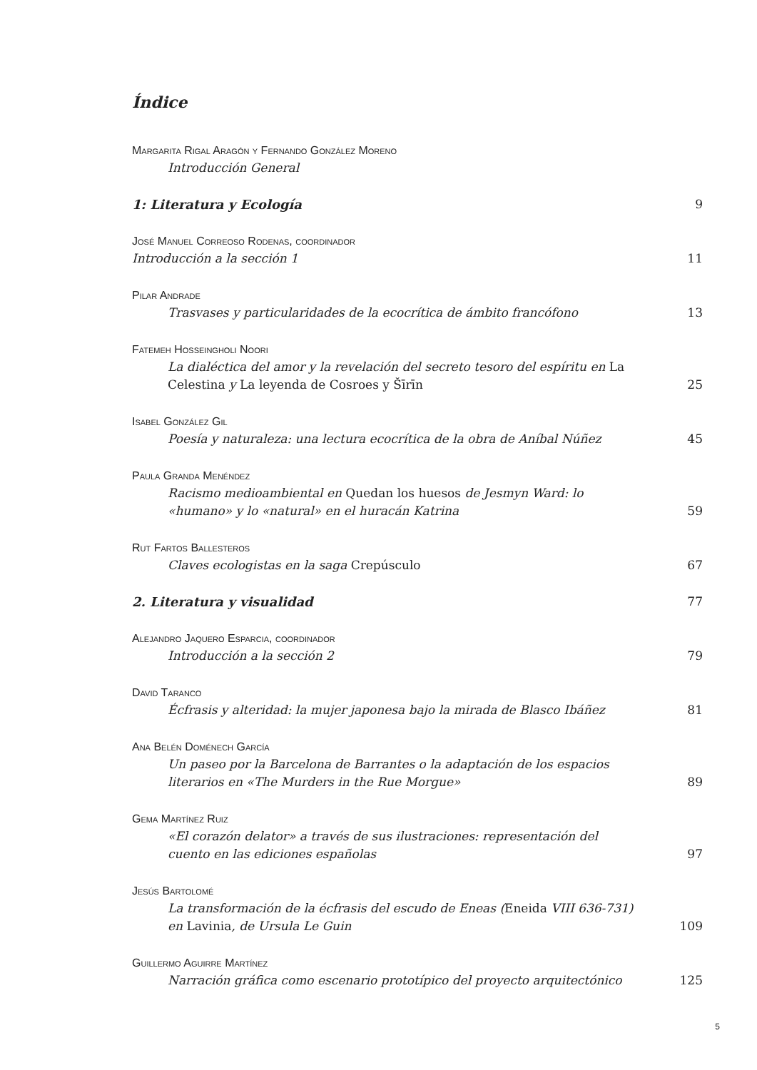Índice
Margarita Rigal Aragón y Fernando González Moreno
Introducción General
1: Literatura y Ecología
9
José Manuel Correoso Rodenas, coordinador
Introducción a la sección 1
11
Pilar Andrade
Trasvases y particularidades de la ecocrítica de ámbito francófono
13
Fatemeh Hosseingholi Noori
La dialéctica del amor y la revelación del secreto tesoro del espíritu en La Celestina y La leyenda de Cosroes y Šīrīn
25
Isabel González Gil
Poesía y naturaleza: una lectura ecocrítica de la obra de Aníbal Núñez
45
Paula Granda Menéndez
Racismo medioambiental en Quedan los huesos de Jesmyn Ward: lo «humano» y lo «natural» en el huracán Katrina
59
Rut Fartos Ballesteros
Claves ecologistas en la saga Crepúsculo
67
2. Literatura y visualidad
77
Alejandro Jaquero Esparcia, coordinador
Introducción a la sección 2
79
David Taranco
Écfrasis y alteridad: la mujer japonesa bajo la mirada de Blasco Ibáñez
81
Ana Belén Doménech García
Un paseo por la Barcelona de Barrantes o la adaptación de los espacios literarios en «The Murders in the Rue Morgue»
89
Gema Martínez Ruiz
«El corazón delator» a través de sus ilustraciones: representación del cuento en las ediciones españolas
97
Jesús Bartolomé
La transformación de la écfrasis del escudo de Eneas (Eneida VIII 636-731) en Lavinia, de Ursula Le Guin
109
Guillermo Aguirre Martínez
Narración gráfica como escenario prototípico del proyecto arquitectónico
125
5